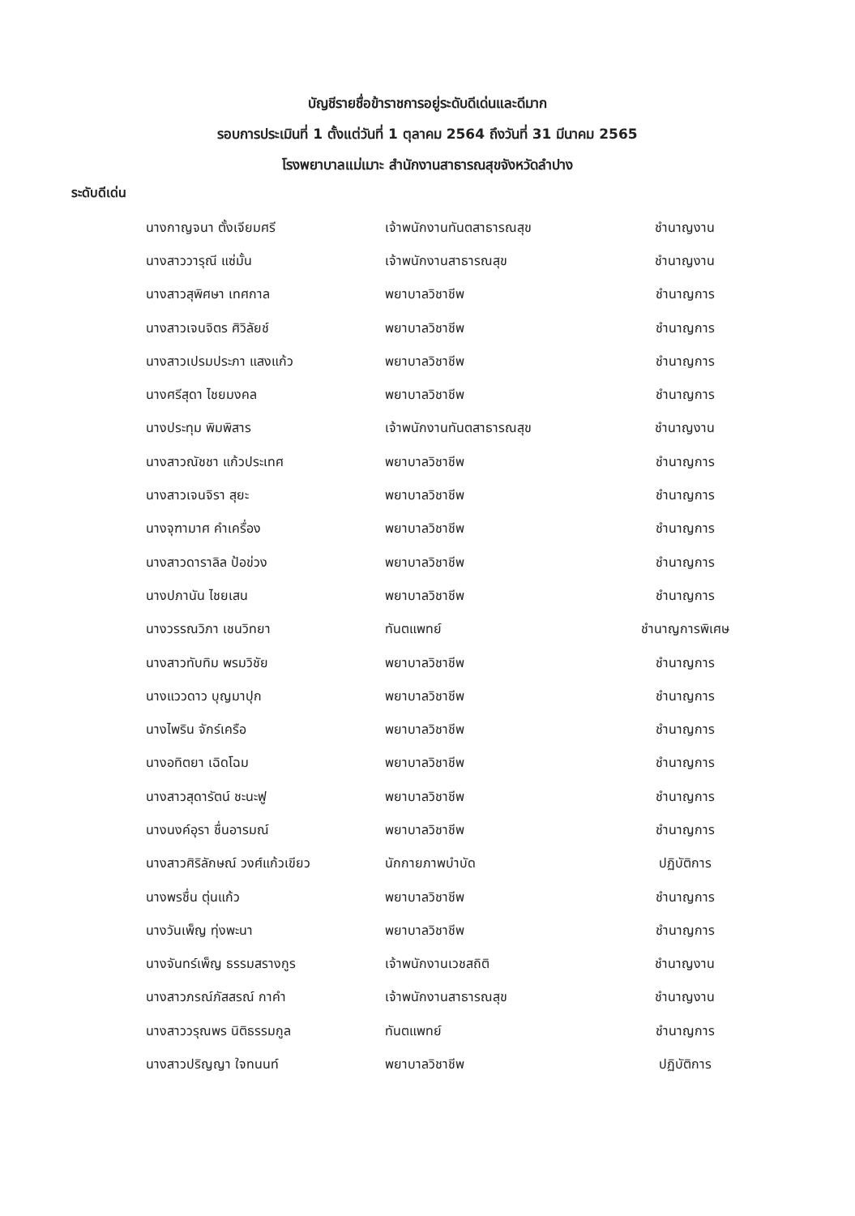บัญชีรายชื่อข้าราชการอยู่ระดับดีเด่นและดีมาก
รอบการประเมินที่ 1 ตั้งแต่วันที่ 1 ตุลาคม 2564 ถึงวันที่ 31 มีนาคม 2565
โรงพยาบาลแม่เมาะ สำนักงานสาธารณสุขจังหวัดลำปาง
ระดับดีเด่น
| นางกาญจนา ตั้งเจียมศรี | เจ้าพนักงานทันตสาธารณสุข | ชำนาญงาน |
| นางสาววารุณี แซ่มั้น | เจ้าพนักงานสาธารณสุข | ชำนาญงาน |
| นางสาวสุพิศษา เทศกาล | พยาบาลวิชาชีพ | ชำนาญการ |
| นางสาวเจนจิตร ศิวิลัยช์ | พยาบาลวิชาชีพ | ชำนาญการ |
| นางสาวเปรมประภา แสงแก้ว | พยาบาลวิชาชีพ | ชำนาญการ |
| นางศรีสุดา ไชยมงคล | พยาบาลวิชาชีพ | ชำนาญการ |
| นางประทุม พิมพิสาร | เจ้าพนักงานทันตสาธารณสุข | ชำนาญงาน |
| นางสาวณัชชา แก้วประเทศ | พยาบาลวิชาชีพ | ชำนาญการ |
| นางสาวเจนจิรา สุยะ | พยาบาลวิชาชีพ | ชำนาญการ |
| นางจุฑามาศ คำเครื่อง | พยาบาลวิชาชีพ | ชำนาญการ |
| นางสาวดาราลิล ป้อข่วง | พยาบาลวิชาชีพ | ชำนาญการ |
| นางปภานัน ไชยเสน | พยาบาลวิชาชีพ | ชำนาญการ |
| นางวรรณวิภา เชนวิทยา | ทันตแพทย์ | ชำนาญการพิเศษ |
| นางสาวทับทิม พรมวิชัย | พยาบาลวิชาชีพ | ชำนาญการ |
| นางแววดาว บุญมาปุก | พยาบาลวิชาชีพ | ชำนาญการ |
| นางไพริน จักร์เครือ | พยาบาลวิชาชีพ | ชำนาญการ |
| นางอทิตยา เฉิดโฉม | พยาบาลวิชาชีพ | ชำนาญการ |
| นางสาวสุดารัตน์ ชะนะฟู | พยาบาลวิชาชีพ | ชำนาญการ |
| นางนงค์อุรา ชื่นอารมณ์ | พยาบาลวิชาชีพ | ชำนาญการ |
| นางสาวศิริลักษณ์ วงศ์แก้วเขียว | นักกายภาพบำบัด | ปฏิบัติการ |
| นางพรชื่น ตุ่นแก้ว | พยาบาลวิชาชีพ | ชำนาญการ |
| นางวันเพ็ญ ทุ่งพะนา | พยาบาลวิชาชีพ | ชำนาญการ |
| นางจันทร์เพ็ญ ธรรมสรางกูร | เจ้าพนักงานเวชสถิติ | ชำนาญงาน |
| นางสาวภรณ์ภัสสรณ์ กาคำ | เจ้าพนักงานสาธารณสุข | ชำนาญงาน |
| นางสาววรุณพร นิติธรรมกูล | ทันตแพทย์ | ชำนาญการ |
| นางสาวปริญญา ใจทนนท์ | พยาบาลวิชาชีพ | ปฏิบัติการ |